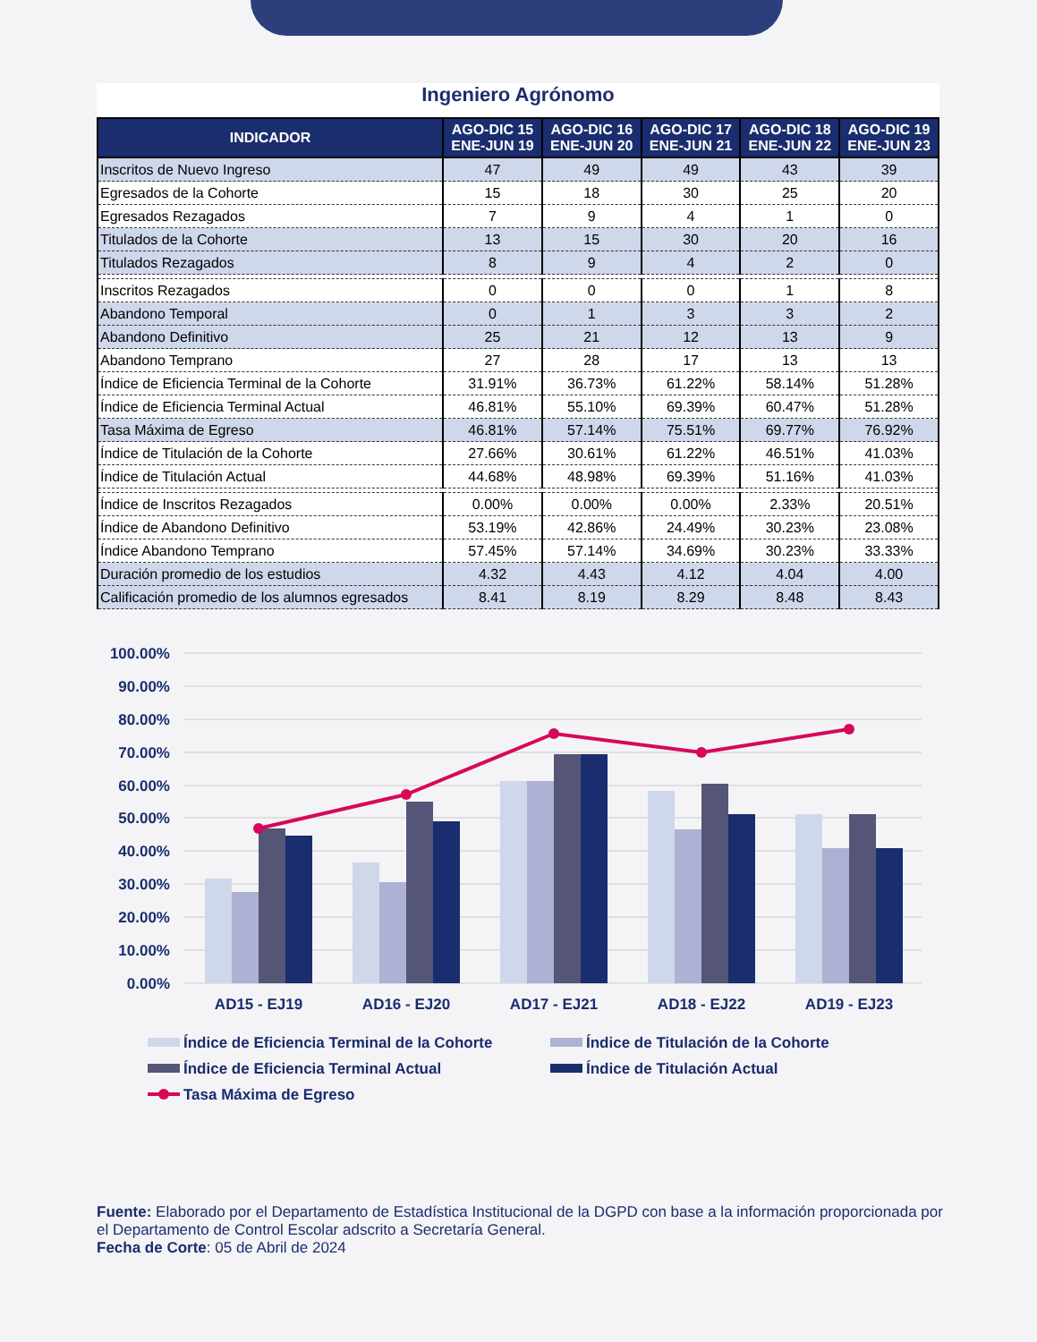Ingeniero Agrónomo
| INDICADOR | AGO-DIC 15 ENE-JUN 19 | AGO-DIC 16 ENE-JUN 20 | AGO-DIC 17 ENE-JUN 21 | AGO-DIC 18 ENE-JUN 22 | AGO-DIC 19 ENE-JUN 23 |
| --- | --- | --- | --- | --- | --- |
| Inscritos de Nuevo Ingreso | 47 | 49 | 49 | 43 | 39 |
| Egresados de la Cohorte | 15 | 18 | 30 | 25 | 20 |
| Egresados Rezagados | 7 | 9 | 4 | 1 | 0 |
| Titulados de la Cohorte | 13 | 15 | 30 | 20 | 16 |
| Titulados Rezagados | 8 | 9 | 4 | 2 | 0 |
| Inscritos Rezagados | 0 | 0 | 0 | 1 | 8 |
| Abandono Temporal | 0 | 1 | 3 | 3 | 2 |
| Abandono Definitivo | 25 | 21 | 12 | 13 | 9 |
| Abandono Temprano | 27 | 28 | 17 | 13 | 13 |
| Índice de Eficiencia Terminal de la Cohorte | 31.91% | 36.73% | 61.22% | 58.14% | 51.28% |
| Índice de Eficiencia Terminal Actual | 46.81% | 55.10% | 69.39% | 60.47% | 51.28% |
| Tasa Máxima de Egreso | 46.81% | 57.14% | 75.51% | 69.77% | 76.92% |
| Índice de Titulación de la Cohorte | 27.66% | 30.61% | 61.22% | 46.51% | 41.03% |
| Índice de Titulación Actual | 44.68% | 48.98% | 69.39% | 51.16% | 41.03% |
| Índice de Inscritos Rezagados | 0.00% | 0.00% | 0.00% | 2.33% | 20.51% |
| Índice de Abandono Definitivo | 53.19% | 42.86% | 24.49% | 30.23% | 23.08% |
| Índice Abandono Temprano | 57.45% | 57.14% | 34.69% | 30.23% | 33.33% |
| Duración promedio de los estudios | 4.32 | 4.43 | 4.12 | 4.04 | 4.00 |
| Calificación promedio de los alumnos egresados | 8.41 | 8.19 | 8.29 | 8.48 | 8.43 |
100.00%
90.00%
80.00%
70.00%
60.00%
50.00%
40.00%
30.00%
20.00%
10.00%
0.00%
AD15 - EJ19
AD16 - EJ20
AD17 - EJ21
AD18 - EJ22
AD19 - EJ23
Índice de Eficiencia Terminal de la Cohorte
Índice de Titulación de la Cohorte
Índice de Eficiencia Terminal Actual
Índice de Titulación Actual
Tasa Máxima de Egreso
Fuente: Elaborado por el Departamento de Estadística Institucional de la DGPD con base a la información proporcionada por el Departamento de Control Escolar adscrito a Secretaría General.
Fecha de Corte: 05 de Abril de 2024